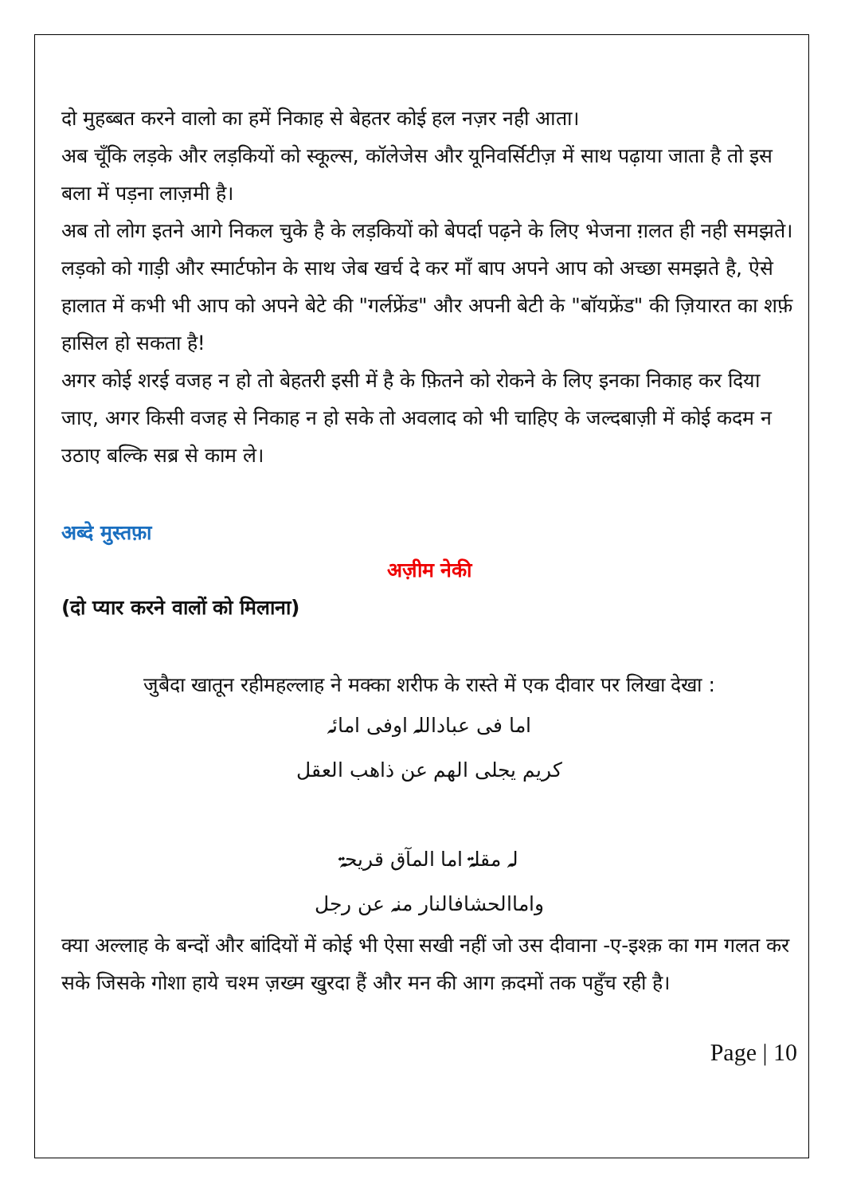दो मुहब्बत करने वालो का हमें निकाह से बेहतर कोई हल नज़र नही आता।
अब चूँकि लड़के और लड़कियों को स्कूल्स, कॉलेजेस और यूनिवर्सिटीज़ में साथ पढ़ाया जाता है तो इस बला में पड़ना लाज़मी है।
अब तो लोग इतने आगे निकल चुके है के लड़कियों को बेपर्दा पढ़ने के लिए भेजना ग़लत ही नही समझते।
लड़को को गाड़ी और स्मार्टफोन के साथ जेब खर्च दे कर माँ बाप अपने आप को अच्छा समझते है, ऐसे हालात में कभी भी आप को अपने बेटे की "गर्लफ्रेंड" और अपनी बेटी के "बॉयफ्रेंड" की ज़ियारत का शर्फ़ हासिल हो सकता है!
अगर कोई शरई वजह न हो तो बेहतरी इसी में है के फ़ितने को रोकने के लिए इनका निकाह कर दिया जाए, अगर किसी वजह से निकाह न हो सके तो अवलाद को भी चाहिए के जल्दबाज़ी में कोई कदम न उठाए बल्कि सब्र से काम ले।
अब्दे मुस्तफ़ा
अज़ीम नेकी
(दो प्यार करने वालों को मिलाना)
जुबैदा खातून रहीमहल्लाह ने मक्का शरीफ के रास्ते में एक दीवार पर लिखा देखा :
اما فی عباداللہ اوفی امائہ
کریم یجلی الھم عن ذاھب العقل
لہ مقلۃ اما المآق قریحۃ
واماالحشافالنار منہ عن رجل
क्या अल्लाह के बन्दों और बांदियों में कोई भी ऐसा सखी नहीं जो उस दीवाना -ए-इश्क़ का गम गलत कर सके जिसके गोशा हाये चश्म ज़ख्म खुरदा हैं और मन की आग क़दमों तक पहुँच रही है।
Page | 10